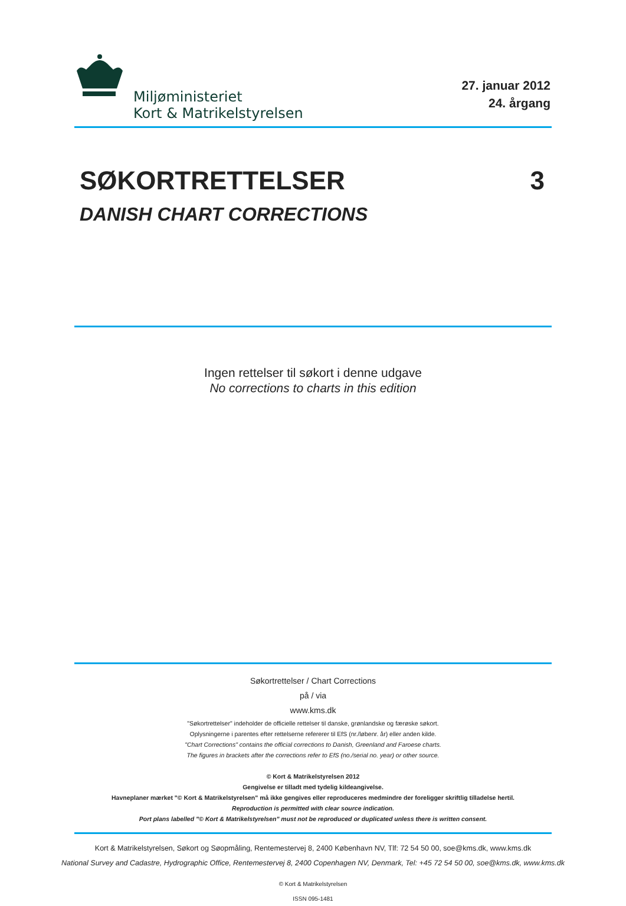Miljøministeriet
Kort & Matrikelstyrelsen
27. januar 2012
24. årgang
SØKORTRETTELSER 3
DANISH CHART CORRECTIONS
Ingen rettelser til søkort i denne udgave
No corrections to charts in this edition
Søkortrettelser / Chart Corrections
på / via
www.kms.dk
"Søkortrettelser" indeholder de officielle rettelser til danske, grønlandske og færøske søkort.
Oplysningerne i parentes efter rettelserne refererer til EfS (nr./løbenr. år) eller anden kilde.
"Chart Corrections" contains the official corrections to Danish, Greenland and Faroese charts.
The figures in brackets after the corrections refer to EfS (no./serial no. year) or other source.
© Kort & Matrikelstyrelsen 2012
Gengivelse er tilladt med tydelig kildeangivelse.
Havneplaner mærket "© Kort & Matrikelstyrelsen" må ikke gengives eller reproduceres medmindre der foreligger skriftlig tilladelse hertil.
Reproduction is permitted with clear source indication.
Port plans labelled "© Kort & Matrikelstyrelsen" must not be reproduced or duplicated unless there is written consent.
Kort & Matrikelstyrelsen, Søkort og Søopmåling, Rentemestervej 8, 2400 København NV, Tlf: 72 54 50 00, soe@kms.dk, www.kms.dk
National Survey and Cadastre, Hydrographic Office, Rentemestervej 8, 2400 Copenhagen NV, Denmark, Tel: +45 72 54 50 00, soe@kms.dk, www.kms.dk
© Kort & Matrikelstyrelsen
ISSN 095-1481